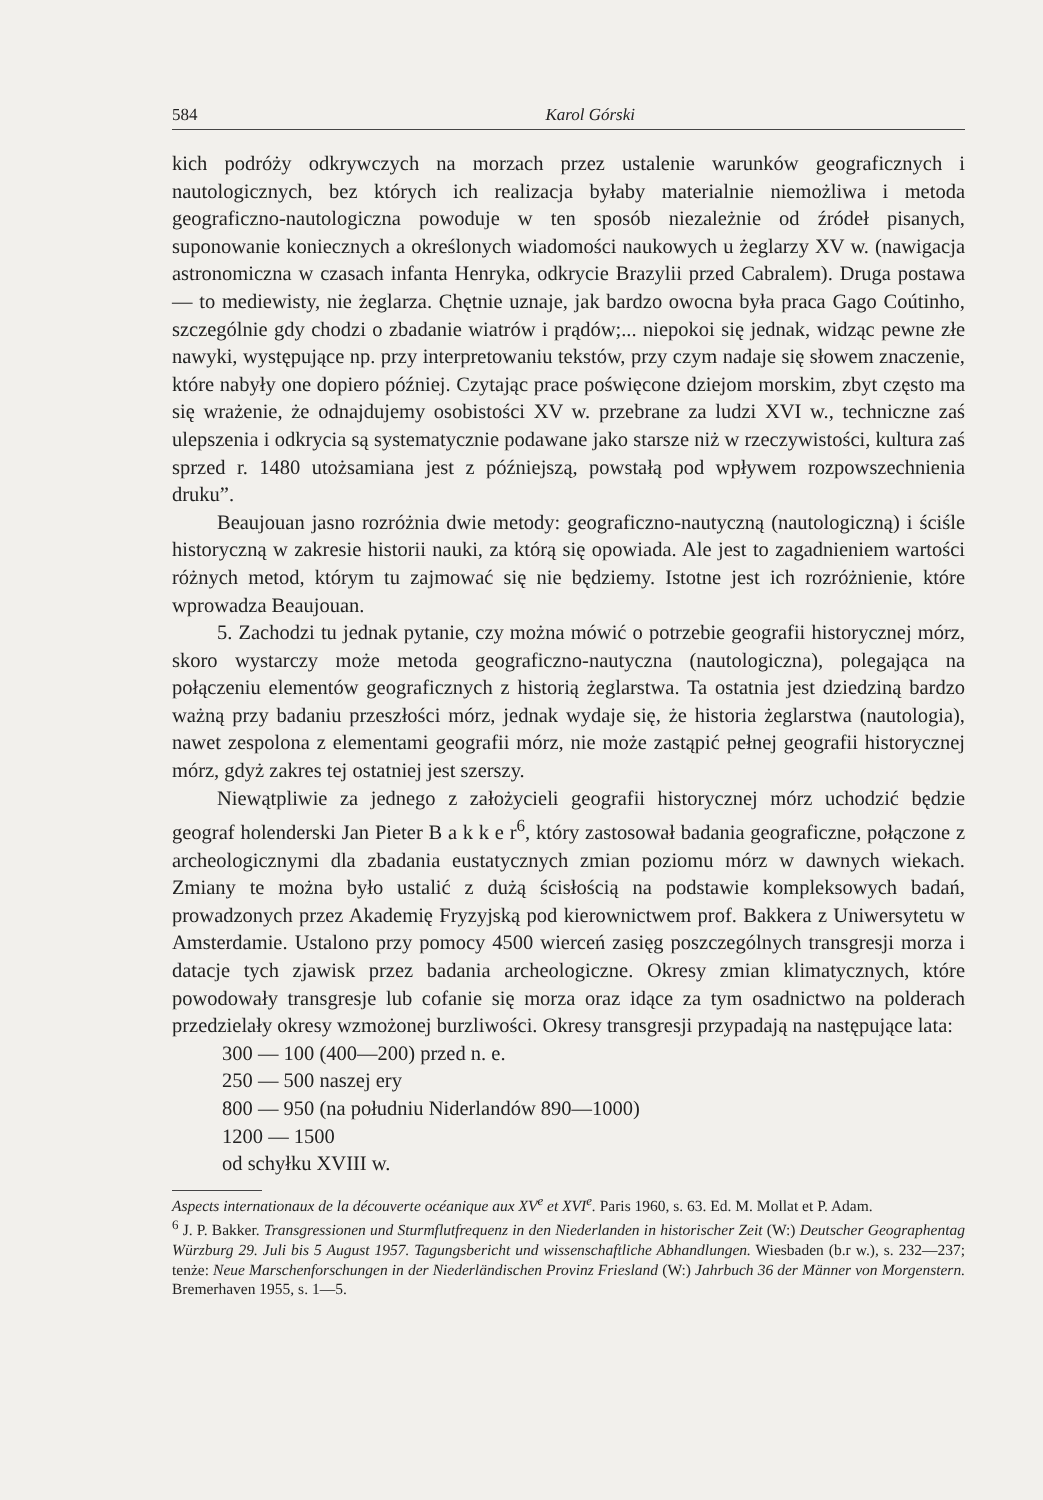584 Karol Górski
kich podróży odkrywczych na morzach przez ustalenie warunków geograficznych i nautologicznych, bez których ich realizacja byłaby materialnie niemożliwa i metoda geograficzno-nautologiczna powoduje w ten sposób niezależnie od źródeł pisanych, suponowanie koniecznych a określonych wiadomości naukowych u żeglarzy XV w. (nawigacja astronomiczna w czasach infanta Henryka, odkrycie Brazylii przed Cabralem). Druga postawa — to mediewisty, nie żeglarza. Chętnie uznaje, jak bardzo owocna była praca Gago Coútinho, szczególnie gdy chodzi o zbadanie wiatrów i prądów;... niepokoi się jednak, widząc pewne złe nawyki, występujące np. przy interpretowaniu tekstów, przy czym nadaje się słowem znaczenie, które nabyły one dopiero później. Czytając prace poświęcone dziejom morskim, zbyt często ma się wrażenie, że odnajdujemy osobistości XV w. przebrane za ludzi XVI w., techniczne zaś ulepszenia i odkrycia są systematycznie podawane jako starsze niż w rzeczywistości, kultura zaś sprzed r. 1480 utożsamiana jest z późniejszą, powstałą pod wpływem rozpowszechnienia druku”.
Beaujouan jasno rozróżnia dwie metody: geograficzno-nautyczną (nautologiczną) i ściśle historyczną w zakresie historii nauki, za którą się opowiada. Ale jest to zagadnieniem wartości różnych metod, którym tu zajmować się nie będziemy. Istotne jest ich rozróżnienie, które wprowadza Beaujouan.
5. Zachodzi tu jednak pytanie, czy można mówić o potrzebie geografii historycznej mórz, skoro wystarczy może metoda geograficzno-nautyczna (nautologiczna), polegająca na połączeniu elementów geograficznych z historią żeglarstwa. Ta ostatnia jest dziedziną bardzo ważną przy badaniu przeszłości mórz, jednak wydaje się, że historia żeglarstwa (nautologia), nawet zespolona z elementami geografii mórz, nie może zastąpić pełnej geografii historycznej mórz, gdyż zakres tej ostatniej jest szerszy.
Niewątpliwie za jednego z założycieli geografii historycznej mórz uchodzić będzie geograf holenderski Jan Pieter B a k k e r<sup>6</sup>, który zastosował badania geograficzne, połączone z archeologicznymi dla zbadania eustatycznych zmian poziomu mórz w dawnych wiekach. Zmiany te można było ustalić z dużą ścisłością na podstawie kompleksowych badań, prowadzonych przez Akademię Fryzyjską pod kierownictwem prof. Bakkera z Uniwersytetu w Amsterdamie. Ustalono przy pomocy 4500 wierceń zasięg poszczególnych transgresji morza i datacje tych zjawisk przez badania archeologiczne. Okresy zmian klimatycznych, które powodowały transgresje lub cofanie się morza oraz idące za tym osadnictwo na polderach przedzielały okresy wzmożonej burzliwości. Okresy transgresji przypadają na następujące lata:
300 — 100 (400—200) przed n. e.
250 — 500 naszej ery
800 — 950 (na południu Niderlandów 890—1000)
1200 — 1500
od schyłku XVIII w.
Aspects internationaux de la découverte océanique aux XV<sup>e</sup> et XVI<sup>e</sup>. Paris 1960, s. 63. Ed. M. Mollat et P. Adam.
<sup>6</sup> J. P. Bakker. Transgressionen und Sturmflutfrequenz in den Niederlanden in historischer Zeit (W:) Deutscher Geographentag Würzburg 29. Juli bis 5 August 1957. Tagungsbericht und wissenschaftliche Abhandlungen. Wiesbaden (b.r w.), s. 232—237; tenże: Neue Marschenforschungen in der Niederländischen Provinz Friesland (W:) Jahrbuch 36 der Männer von Morgenstern. Bremerhaven 1955, s. 1—5.